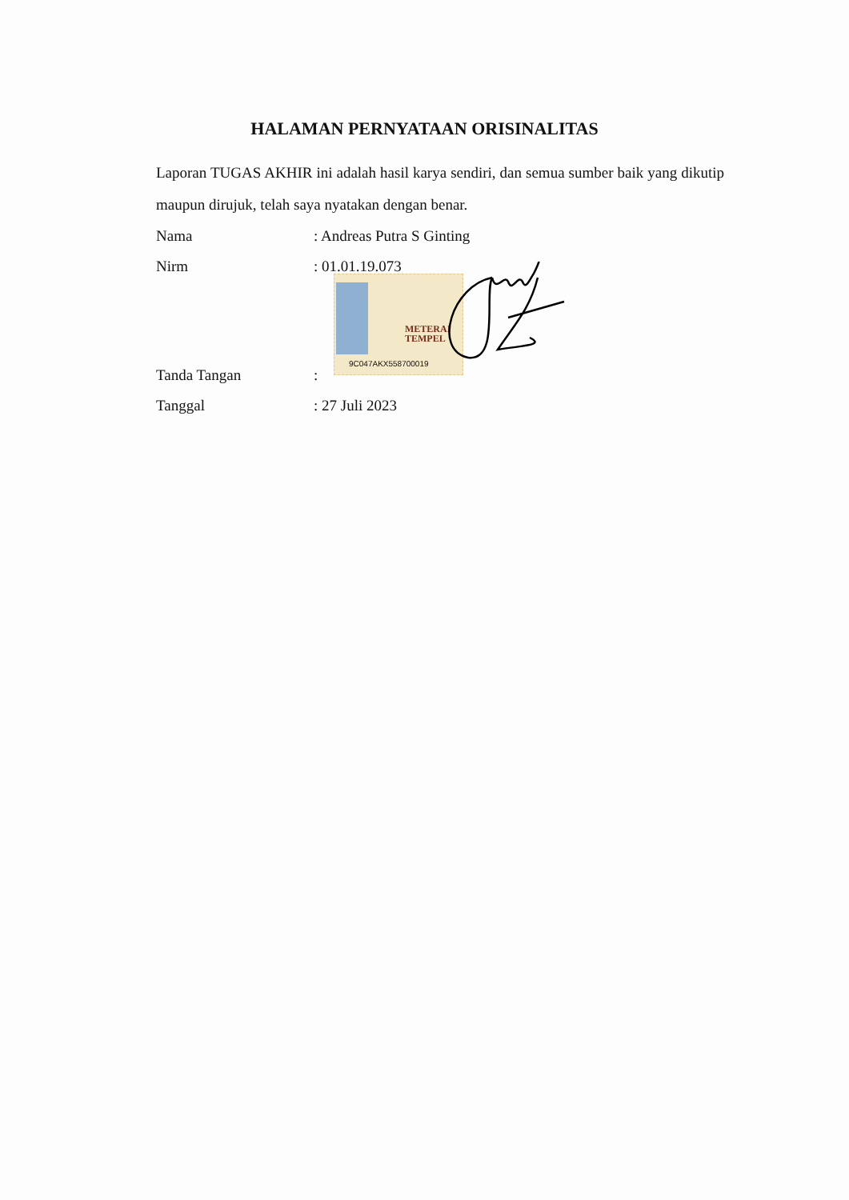HALAMAN PERNYATAAN ORISINALITAS
Laporan TUGAS AKHIR ini adalah hasil karya sendiri, dan semua sumber baik yang dikutip maupun dirujuk, telah saya nyatakan dengan benar.
Nama: Andreas Putra S Ginting
Nirm: 01.01.19.073
METERAI
TEMPEL
9C047AKX558700019
Tanda Tangan:
Tanggal: 27 Juli 2023